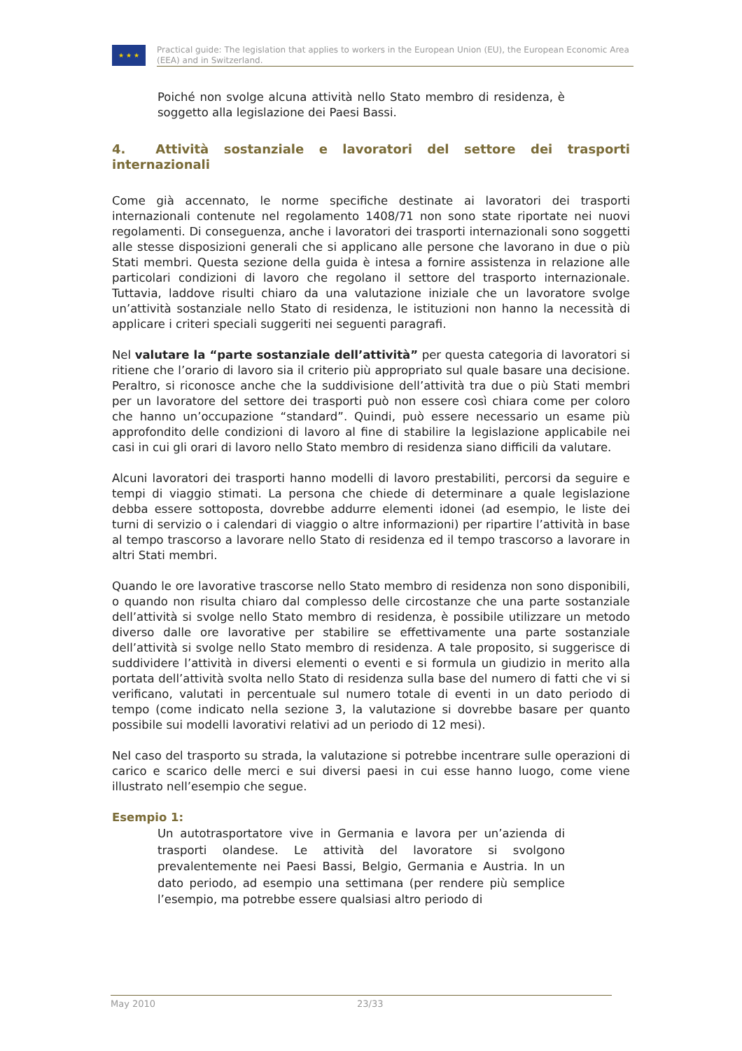★ ★ ★
Practical guide: The legislation that applies to workers in the European Union (EU), the European Economic Area (EEA) and in Switzerland.
Poiché non svolge alcuna attività nello Stato membro di residenza, è soggetto alla legislazione dei Paesi Bassi.
4. Attività sostanziale e lavoratori del settore dei trasporti internazionali
Come già accennato, le norme specifiche destinate ai lavoratori dei trasporti internazionali contenute nel regolamento 1408/71 non sono state riportate nei nuovi regolamenti. Di conseguenza, anche i lavoratori dei trasporti internazionali sono soggetti alle stesse disposizioni generali che si applicano alle persone che lavorano in due o più Stati membri. Questa sezione della guida è intesa a fornire assistenza in relazione alle particolari condizioni di lavoro che regolano il settore del trasporto internazionale. Tuttavia, laddove risulti chiaro da una valutazione iniziale che un lavoratore svolge un’attività sostanziale nello Stato di residenza, le istituzioni non hanno la necessità di applicare i criteri speciali suggeriti nei seguenti paragrafi.
Nel valutare la “parte sostanziale dell’attività” per questa categoria di lavoratori si ritiene che l’orario di lavoro sia il criterio più appropriato sul quale basare una decisione. Peraltro, si riconosce anche che la suddivisione dell’attività tra due o più Stati membri per un lavoratore del settore dei trasporti può non essere così chiara come per coloro che hanno un’occupazione “standard”. Quindi, può essere necessario un esame più approfondito delle condizioni di lavoro al fine di stabilire la legislazione applicabile nei casi in cui gli orari di lavoro nello Stato membro di residenza siano difficili da valutare.
Alcuni lavoratori dei trasporti hanno modelli di lavoro prestabiliti, percorsi da seguire e tempi di viaggio stimati. La persona che chiede di determinare a quale legislazione debba essere sottoposta, dovrebbe addurre elementi idonei (ad esempio, le liste dei turni di servizio o i calendari di viaggio o altre informazioni) per ripartire l’attività in base al tempo trascorso a lavorare nello Stato di residenza ed il tempo trascorso a lavorare in altri Stati membri.
Quando le ore lavorative trascorse nello Stato membro di residenza non sono disponibili, o quando non risulta chiaro dal complesso delle circostanze che una parte sostanziale dell’attività si svolge nello Stato membro di residenza, è possibile utilizzare un metodo diverso dalle ore lavorative per stabilire se effettivamente una parte sostanziale dell’attività si svolge nello Stato membro di residenza. A tale proposito, si suggerisce di suddividere l’attività in diversi elementi o eventi e si formula un giudizio in merito alla portata dell’attività svolta nello Stato di residenza sulla base del numero di fatti che vi si verificano, valutati in percentuale sul numero totale di eventi in un dato periodo di tempo (come indicato nella sezione 3, la valutazione si dovrebbe basare per quanto possibile sui modelli lavorativi relativi ad un periodo di 12 mesi).
Nel caso del trasporto su strada, la valutazione si potrebbe incentrare sulle operazioni di carico e scarico delle merci e sui diversi paesi in cui esse hanno luogo, come viene illustrato nell’esempio che segue.
Esempio 1:
Un autotrasportatore vive in Germania e lavora per un’azienda di trasporti olandese. Le attività del lavoratore si svolgono prevalentemente nei Paesi Bassi, Belgio, Germania e Austria. In un dato periodo, ad esempio una settimana (per rendere più semplice l’esempio, ma potrebbe essere qualsiasi altro periodo di
May 2010 23/33